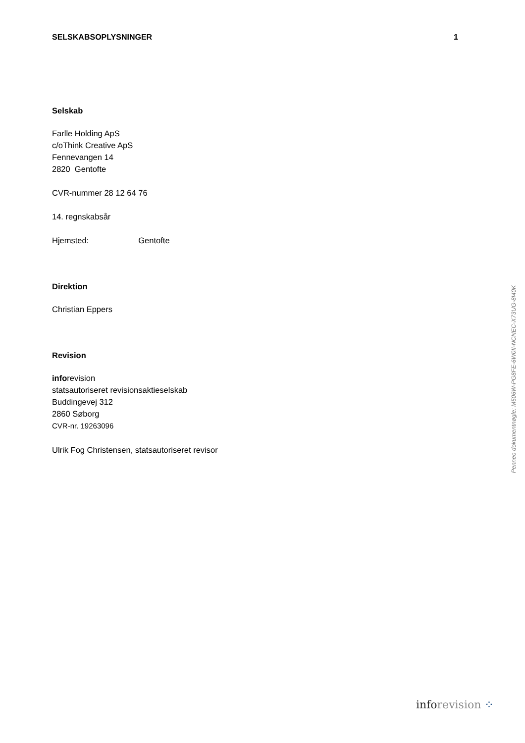SELSKABSOPLYSNINGER 1
Selskab
Farlle Holding ApS
c/oThink Creative ApS
Fennevangen 14
2820 Gentofte
CVR-nummer 28 12 64 76
14. regnskabsår
Hjemsted: Gentofte
Direktion
Christian Eppers
Revision
inforevision
statsautoriseret revisionsaktieselskab
Buddingevej 312
2860 Søborg
CVR-nr. 19263096
Ulrik Fog Christensen, statsautoriseret revisor
Penneo dokumentnøgle: M506W-PG8FE-6W0II-NCNEC-X73UG-8I40K
info revision ⁘